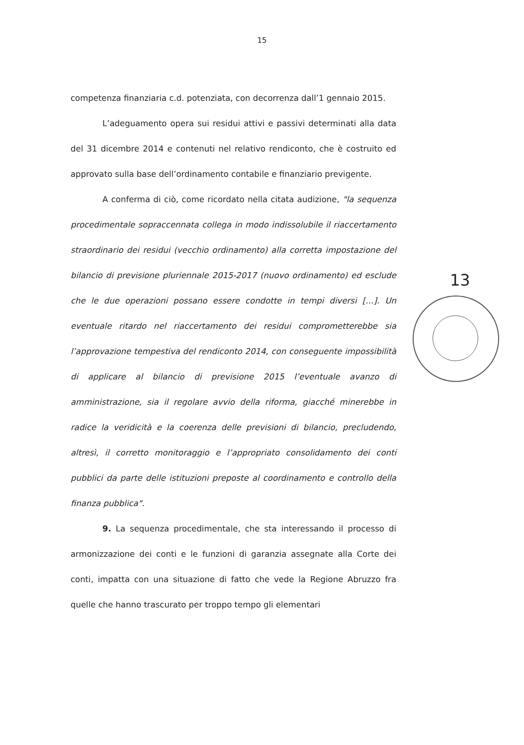15
competenza finanziaria c.d. potenziata, con decorrenza dall’1 gennaio 2015.
L’adeguamento opera sui residui attivi e passivi determinati alla data del 31 dicembre 2014 e contenuti nel relativo rendiconto, che è costruito ed approvato sulla base dell’ordinamento contabile e finanziario previgente.
A conferma di ciò, come ricordato nella citata audizione, "la sequenza procedimentale sopraccennata collega in modo indissolubile il riaccertamento straordinario dei residui (vecchio ordinamento) alla corretta impostazione del bilancio di previsione pluriennale 2015-2017 (nuovo ordinamento) ed esclude che le due operazioni possano essere condotte in tempi diversi […]. Un eventuale ritardo nel riaccertamento dei residui comprometterebbe sia l’approvazione tempestiva del rendiconto 2014, con conseguente impossibilità di applicare al bilancio di previsione 2015 l’eventuale avanzo di amministrazione, sia il regolare avvio della riforma, giacché minerebbe in radice la veridicità e la coerenza delle previsioni di bilancio, precludendo, altresì, il corretto monitoraggio e l’appropriato consolidamento dei conti pubblici da parte delle istituzioni preposte al coordinamento e controllo della finanza pubblica".
9. La sequenza procedimentale, che sta interessando il processo di armonizzazione dei conti e le funzioni di garanzia assegnate alla Corte dei conti, impatta con una situazione di fatto che vede la Regione Abruzzo fra quelle che hanno trascurato per troppo tempo gli elementari
13